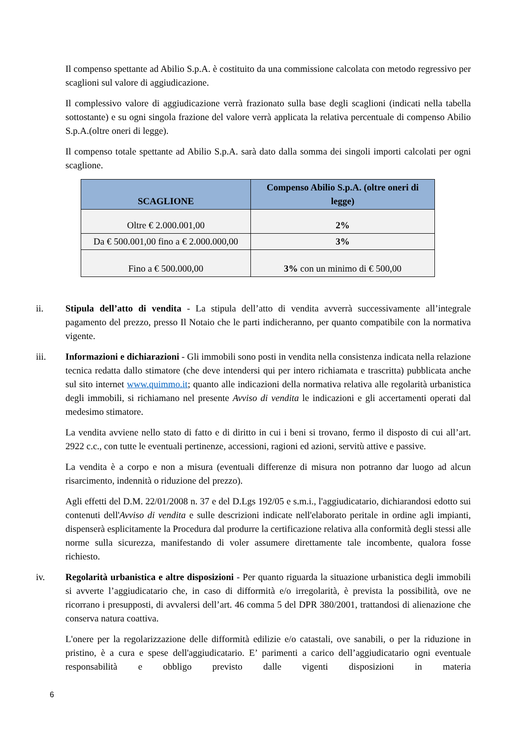Il compenso spettante ad Abilio S.p.A. è costituito da una commissione calcolata con metodo regressivo per scaglioni sul valore di aggiudicazione.
Il complessivo valore di aggiudicazione verrà frazionato sulla base degli scaglioni (indicati nella tabella sottostante) e su ogni singola frazione del valore verrà applicata la relativa percentuale di compenso Abilio S.p.A.(oltre oneri di legge).
Il compenso totale spettante ad Abilio S.p.A. sarà dato dalla somma dei singoli importi calcolati per ogni scaglione.
| SCAGLIONE | Compenso Abilio S.p.A. (oltre oneri di legge) |
| --- | --- |
| Oltre € 2.000.001,00 | 2% |
| Da € 500.001,00 fino a € 2.000.000,00 | 3% |
| Fino a € 500.000,00 | 3% con un minimo di € 500,00 |
ii. Stipula dell’atto di vendita - La stipula dell’atto di vendita avverrà successivamente all’integrale pagamento del prezzo, presso Il Notaio che le parti indicheranno, per quanto compatibile con la normativa vigente.
iii. Informazioni e dichiarazioni - Gli immobili sono posti in vendita nella consistenza indicata nella relazione tecnica redatta dallo stimatore (che deve intendersi qui per intero richiamata e trascritta) pubblicata anche sul sito internet www.quimmo.it; quanto alle indicazioni della normativa relativa alle regolarità urbanistica degli immobili, si richiamano nel presente Avviso di vendita le indicazioni e gli accertamenti operati dal medesimo stimatore.
La vendita avviene nello stato di fatto e di diritto in cui i beni si trovano, fermo il disposto di cui all’art. 2922 c.c., con tutte le eventuali pertinenze, accessioni, ragioni ed azioni, servitù attive e passive.
La vendita è a corpo e non a misura (eventuali differenze di misura non potranno dar luogo ad alcun risarcimento, indennità o riduzione del prezzo).
Agli effetti del D.M. 22/01/2008 n. 37 e del D.Lgs 192/05 e s.m.i., l'aggiudicatario, dichiarandosi edotto sui contenuti dell'Avviso di vendita e sulle descrizioni indicate nell'elaborato peritale in ordine agli impianti, dispenserà esplicitamente la Procedura dal produrre la certificazione relativa alla conformità degli stessi alle norme sulla sicurezza, manifestando di voler assumere direttamente tale incombente, qualora fosse richiesto.
iv. Regolarità urbanistica e altre disposizioni - Per quanto riguarda la situazione urbanistica degli immobili si avverte l’aggiudicatario che, in caso di difformità e/o irregolarità, è prevista la possibilità, ove ne ricorrano i presupposti, di avvalersi dell’art. 46 comma 5 del DPR 380/2001, trattandosi di alienazione che conserva natura coattiva.
L'onere per la regolarizzazione delle difformità edilizie e/o catastali, ove sanabili, o per la riduzione in pristino, è a cura e spese dell'aggiudicatario. E’ parimenti a carico dell’aggiudicatario ogni eventuale responsabilità e obbligo previsto dalle vigenti disposizioni in materia
6